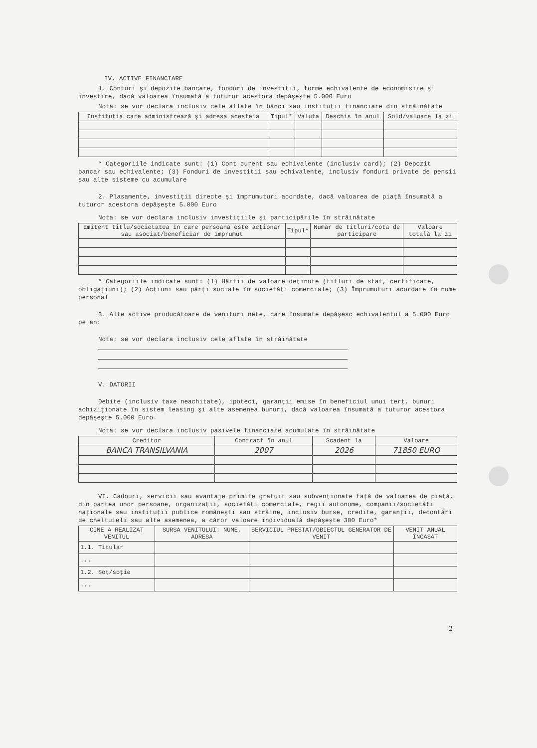IV. ACTIVE FINANCIARE
1. Conturi şi depozite bancare, fonduri de investiţii, forme echivalente de economisire şi investire, dacă valoarea însumată a tuturor acestora depăşeşte 5.000 Euro
Nota: se vor declara inclusiv cele aflate în bănci sau instituţii financiare din străinătate
| Instituţia care administrează şi adresa acesteia | Tipul* | Valuta | Deschis în anul | Sold/valoare la zi |
| --- | --- | --- | --- | --- |
* Categoriile indicate sunt: (1) Cont curent sau echivalente (inclusiv card); (2) Depozit bancar sau echivalente; (3) Fonduri de investiţii sau echivalente, inclusiv fonduri private de pensii sau alte sisteme cu acumulare
2. Plasamente, investiţii directe şi împrumuturi acordate, dacă valoarea de piaţă însumată a tuturor acestora depăşeşte 5.000 Euro
Nota: se vor declara inclusiv investiţiile şi participările în străinătate
| Emitent titlu/societatea în care persoana este acţionar sau asociat/beneficiar de împrumut | Tipul* | Număr de titluri/cota de participare | Valoare totală la zi |
| --- | --- | --- | --- |
* Categoriile indicate sunt: (1) Hârtii de valoare deţinute (titluri de stat, certificate, obligaţiuni); (2) Acţiuni sau părţi sociale în societăţi comerciale; (3) Împrumuturi acordate în nume personal
3. Alte active producătoare de venituri nete, care însumate depăşesc echivalentul a 5.000 Euro pe an:
Nota: se vor declara inclusiv cele aflate în străinătate
V. DATORII
Debite (inclusiv taxe neachitate), ipoteci, garanţii emise în beneficiul unui terţ, bunuri achiziţionate în sistem leasing şi alte asemenea bunuri, dacă valoarea însumată a tuturor acestora depăşeşte 5.000 Euro.
Nota: se vor declara inclusiv pasivele financiare acumulate în străinătate
| Creditor | Contract în anul | Scadent la | Valoare |
| --- | --- | --- | --- |
| BANCA TRANSILVANIA | 2007 | 2026 | 71850 EURO |
VI. Cadouri, servicii sau avantaje primite gratuit sau subvenţionate faţă de valoarea de piaţă, din partea unor persoane, organizaţii, societăţi comerciale, regii autonome, companii/societăţi naţionale sau instituţii publice româneşti sau străine, inclusiv burse, credite, garanţii, decontări de cheltuieli sau alte asemenea, a căror valoare individuală depăşeşte 300 Euro*
| CINE A REALIZAT VENITUL | SURSA VENITULUI: NUME, ADRESA | SERVICIUL PRESTAT/OBIECTUL GENERATOR DE VENIT | VENIT ANUAL ÎNCASAT |
| --- | --- | --- | --- |
| 1.1. Titular | | | |
| ... | | | |
| 1.2. Soţ/soţie | | | |
| ... | | | |
2